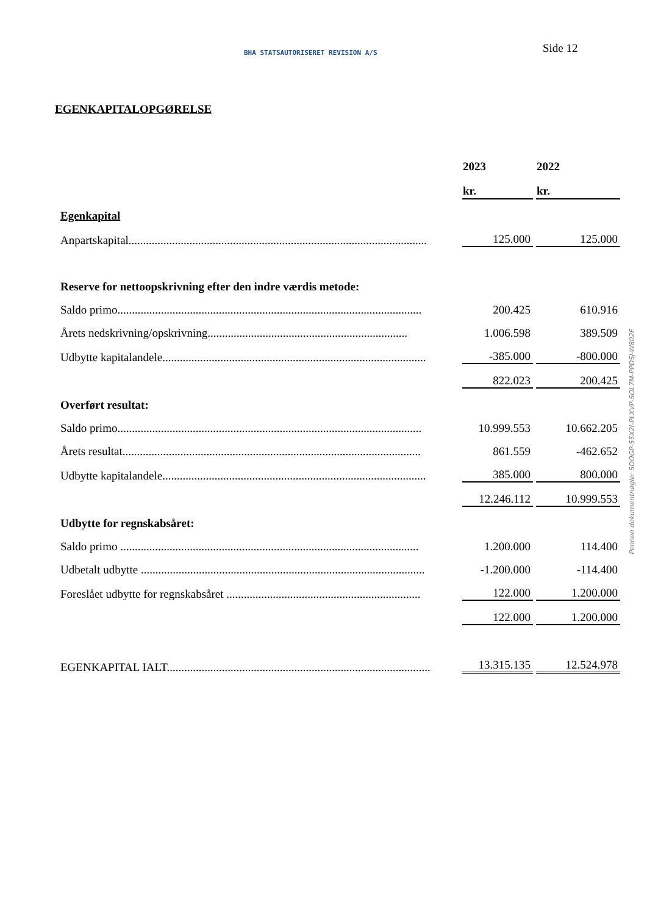BHA STATSAUTORISERET REVISION A/S
Side 12
EGENKAPITALOPGØRELSE
| | 2023 | 2022 |
| | kr. | kr. |
| Egenkapital | | |
| Anpartskapital....................................................................................................... | 125.000 | 125.000 |
| Reserve for nettoopskrivning efter den indre værdis metode: | | |
| Saldo primo......................................................................................................... | 200.425 | 610.916 |
| Årets nedskrivning/opskrivning..................................................................... | 1.006.598 | 389.509 |
| Udbytte kapitalandele........................................................................................... | -385.000 | -800.000 |
| | 822.023 | 200.425 |
| Overført resultat: | | |
| Saldo primo......................................................................................................... | 10.999.553 | 10.662.205 |
| Årets resultat....................................................................................................... | 861.559 | -462.652 |
| Udbytte kapitalandele........................................................................................... | 385.000 | 800.000 |
| | 12.246.112 | 10.999.553 |
| Udbytte for regnskabsåret: | | |
| Saldo primo ....................................................................................................... | 1.200.000 | 114.400 |
| Udbetalt udbytte .................................................................................................. | -1.200.000 | -114.400 |
| Foreslået udbytte for regnskabsåret ................................................................... | 122.000 | 1.200.000 |
| | 122.000 | 1.200.000 |
| EGENKAPITAL IALT........................................................................................... | 13.315.135 | 12.524.978 |
Penneo dokumentnøgle: 5DOGP-55X2I-PLXVP-SOL7M-PPDSJ-W802F